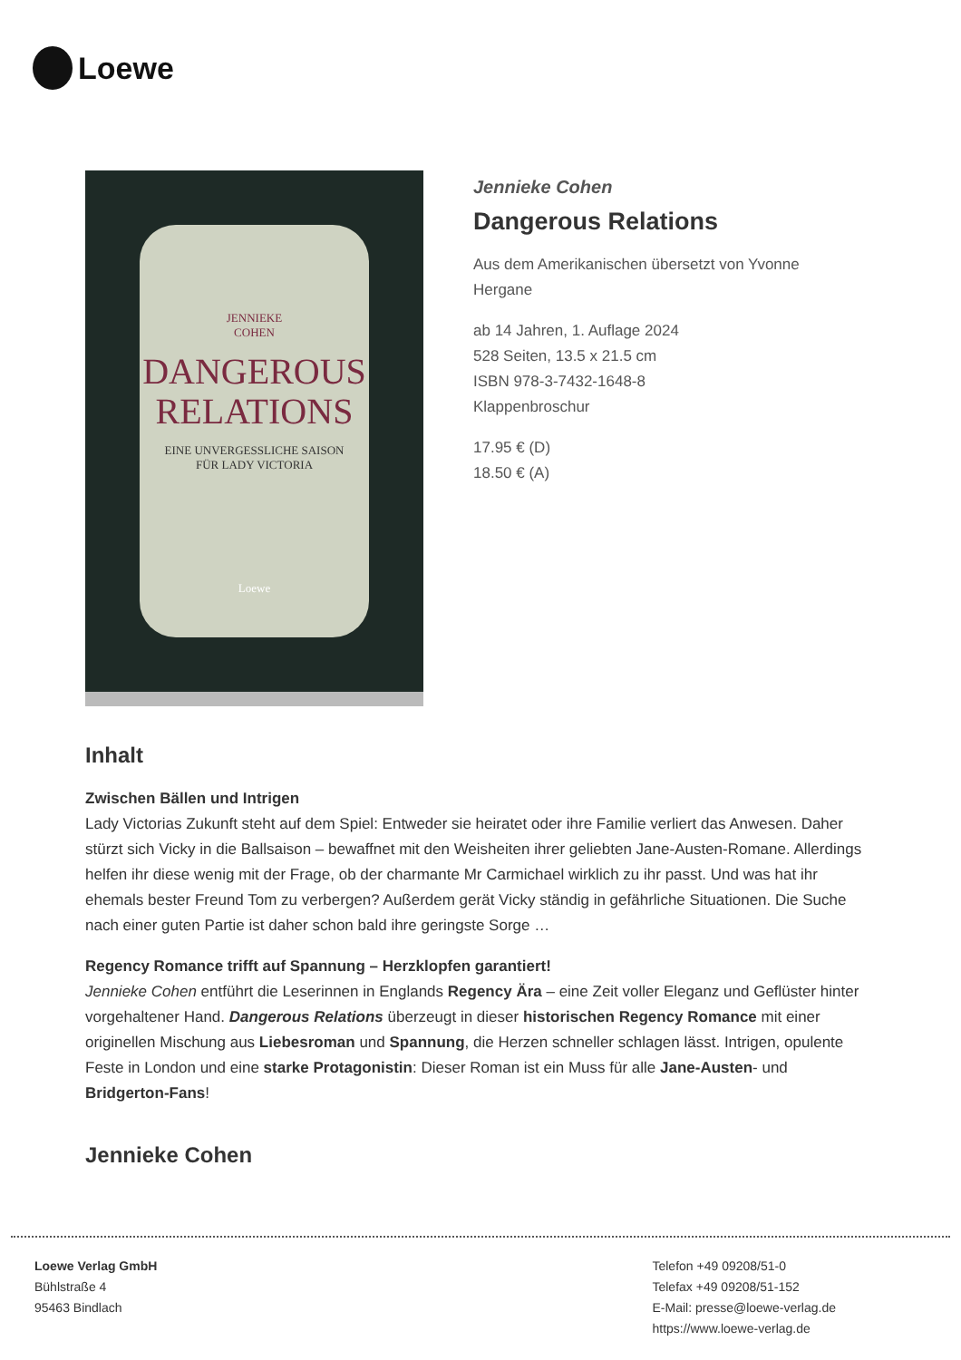Loewe
JENNIEKE
COHEN
DANGEROUS
RELATIONS
EINE UNVERGESSLICHE SAISON
FÜR LADY VICTORIA
Loewe
Jennieke Cohen
Dangerous Relations
Aus dem Amerikanischen übersetzt von Yvonne
Hergane
ab 14 Jahren, 1. Auflage 2024
528 Seiten, 13.5 x 21.5 cm
ISBN 978-3-7432-1648-8
Klappenbroschur
17.95 € (D)
18.50 € (A)
Inhalt
Zwischen Bällen und Intrigen
Lady Victorias Zukunft steht auf dem Spiel: Entweder sie heiratet oder ihre Familie verliert das Anwesen. Daher stürzt sich Vicky in die Ballsaison – bewaffnet mit den Weisheiten ihrer geliebten Jane-Austen-Romane. Allerdings helfen ihr diese wenig mit der Frage, ob der charmante Mr Carmichael wirklich zu ihr passt. Und was hat ihr ehemals bester Freund Tom zu verbergen? Außerdem gerät Vicky ständig in gefährliche Situationen. Die Suche nach einer guten Partie ist daher schon bald ihre geringste Sorge …
Regency Romance trifft auf Spannung – Herzklopfen garantiert!
Jennieke Cohen entführt die Leserinnen in Englands Regency Ära – eine Zeit voller Eleganz und Geflüster hinter vorgehaltener Hand. Dangerous Relations überzeugt in dieser historischen Regency Romance mit einer originellen Mischung aus Liebesroman und Spannung, die Herzen schneller schlagen lässt. Intrigen, opulente Feste in London und eine starke Protagonistin: Dieser Roman ist ein Muss für alle Jane-Austen- und Bridgerton-Fans!
Jennieke Cohen
Loewe Verlag GmbH
Bühlstraße 4
95463 Bindlach
Telefon +49 09208/51-0
Telefax +49 09208/51-152
E-Mail: presse@loewe-verlag.de
https://www.loewe-verlag.de